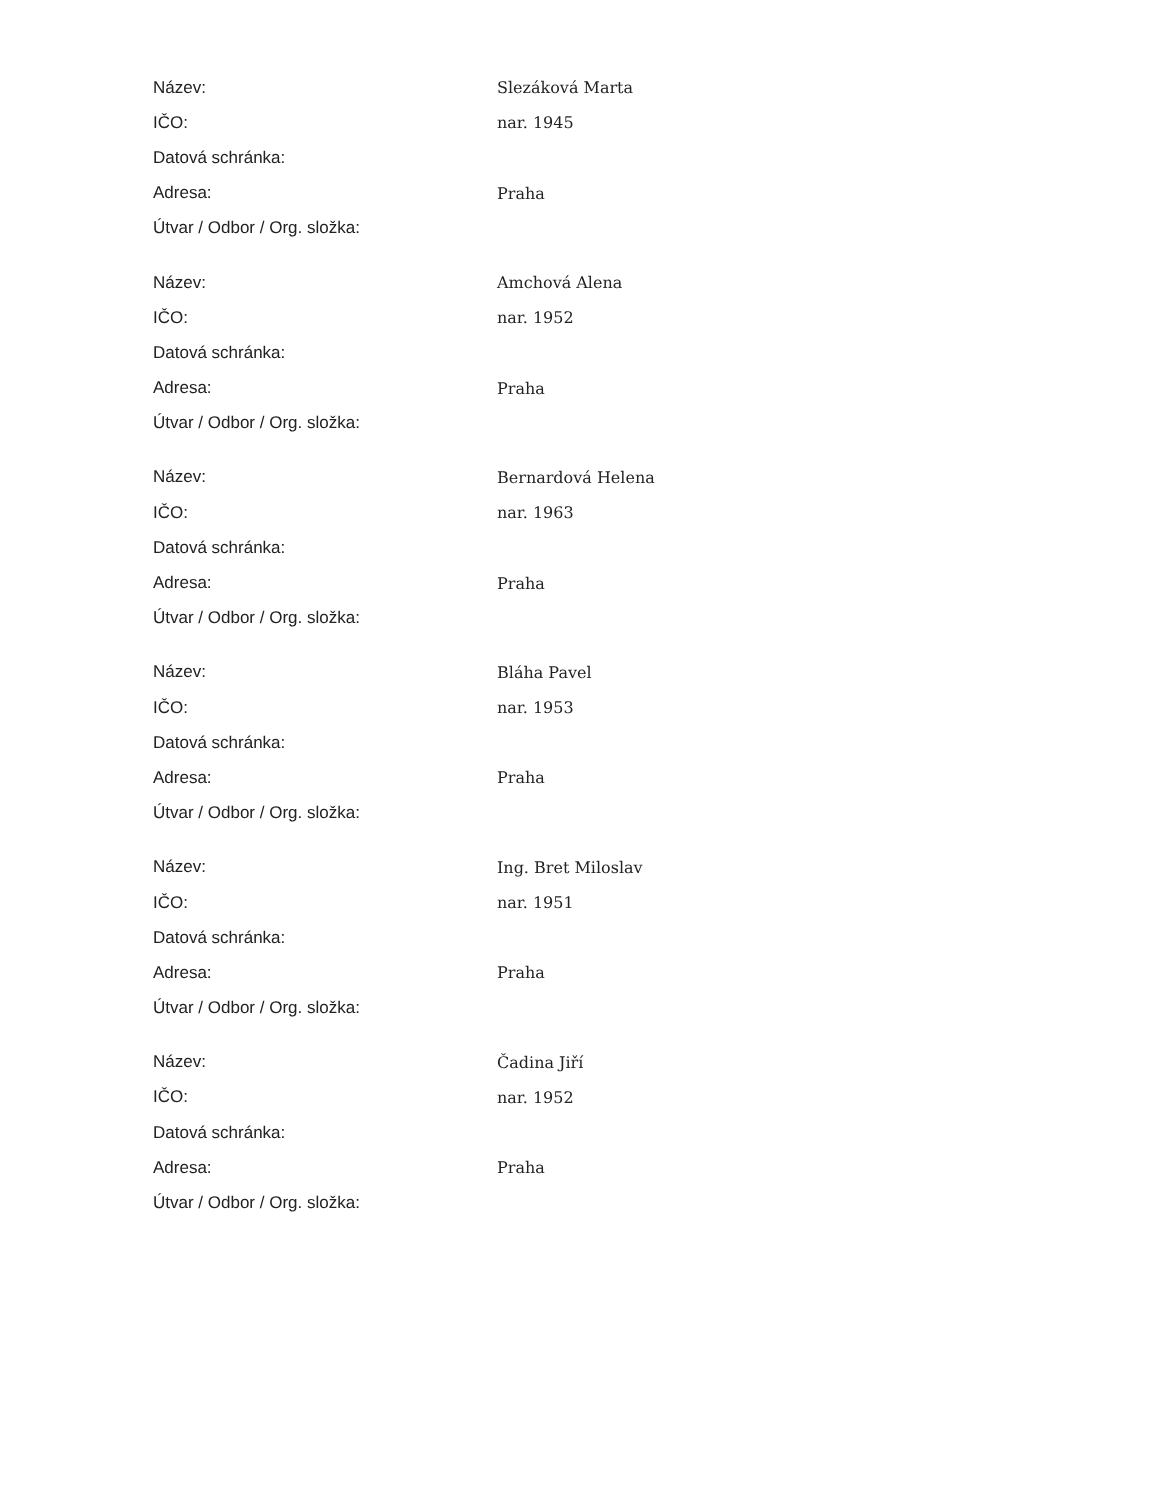| Název: | Slezáková Marta |
| IČO: | nar. 1945 |
| Datová schránka: | |
| Adresa: | Praha |
| Útvar / Odbor / Org. složka: | |
| Název: | Amchová Alena |
| IČO: | nar. 1952 |
| Datová schránka: | |
| Adresa: | Praha |
| Útvar / Odbor / Org. složka: | |
| Název: | Bernardová Helena |
| IČO: | nar. 1963 |
| Datová schránka: | |
| Adresa: | Praha |
| Útvar / Odbor / Org. složka: | |
| Název: | Bláha Pavel |
| IČO: | nar. 1953 |
| Datová schránka: | |
| Adresa: | Praha |
| Útvar / Odbor / Org. složka: | |
| Název: | Ing. Bret Miloslav |
| IČO: | nar. 1951 |
| Datová schránka: | |
| Adresa: | Praha |
| Útvar / Odbor / Org. složka: | |
| Název: | Čadina Jiří |
| IČO: | nar. 1952 |
| Datová schránka: | |
| Adresa: | Praha |
| Útvar / Odbor / Org. složka: | |